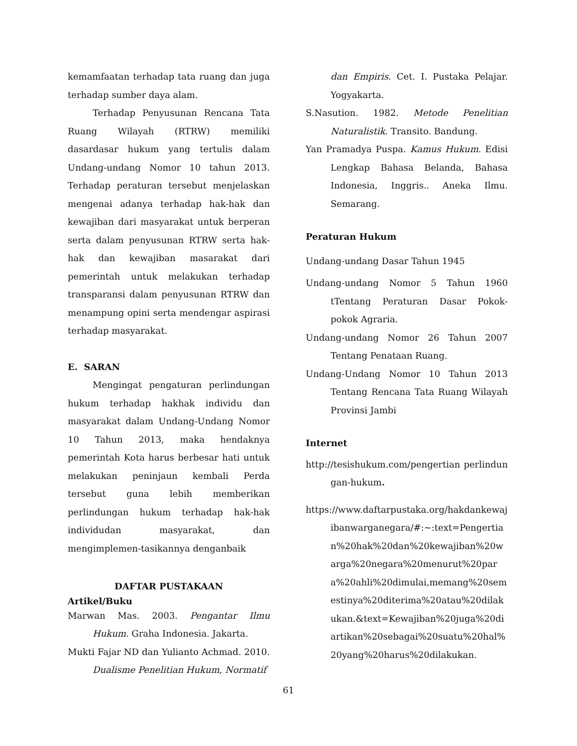kemamfaatan terhadap tata ruang dan juga terhadap sumber daya alam.
Terhadap Penyusunan Rencana Tata Ruang Wilayah (RTRW) memiliki dasardasar hukum yang tertulis dalam Undang-undang Nomor 10 tahun 2013. Terhadap peraturan tersebut menjelaskan mengenai adanya terhadap hak-hak dan kewajiban dari masyarakat untuk berperan serta dalam penyusunan RTRW serta hak-hak dan kewajiban masarakat dari pemerintah untuk melakukan terhadap transparansi dalam penyusunan RTRW dan menampung opini serta mendengar aspirasi terhadap masyarakat.
E. SARAN
Mengingat pengaturan perlindungan hukum terhadap hakhak individu dan masyarakat dalam Undang-Undang Nomor 10 Tahun 2013, maka hendaknya pemerintah Kota harus berbesar hati untuk melakukan peninjaun kembali Perda tersebut guna lebih memberikan perlindungan hukum terhadap hak-hak individudan masyarakat, dan mengimplemen-tasikannya denganbaik
DAFTAR PUSTAKAAN
Artikel/Buku
Marwan Mas. 2003. Pengantar Ilmu Hukum. Graha Indonesia. Jakarta.
Mukti Fajar ND dan Yulianto Achmad. 2010. Dualisme Penelitian Hukum, Normatif
dan Empiris. Cet. I. Pustaka Pelajar. Yogyakarta.
S.Nasution. 1982. Metode Penelitian Naturalistik. Transito. Bandung.
Yan Pramadya Puspa. Kamus Hukum. Edisi Lengkap Bahasa Belanda, Bahasa Indonesia, Inggris.. Aneka Ilmu. Semarang.
Peraturan Hukum
Undang-undang Dasar Tahun 1945
Undang-undang Nomor 5 Tahun 1960 tTentang Peraturan Dasar Pokok-pokok Agraria.
Undang-undang Nomor 26 Tahun 2007 Tentang Penataan Ruang.
Undang-Undang Nomor 10 Tahun 2013 Tentang Rencana Tata Ruang Wilayah Provinsi Jambi
Internet
http://tesishukum.com/pengertian perlindungan-hukum.
https://www.daftarpustaka.org/hakdankewajibanwarganegara/#:~:text=Pengertian%20hak%20dan%20kewajiban%20warga%20negara%20menurut%20para%20ahli%20dimulai,memang%20semestinya%20diterima%20atau%20dilakukan.&text=Kewajiban%20juga%20diartikan%20sebagai%20suatu%20hal%20yang%20harus%20dilakukan.
61